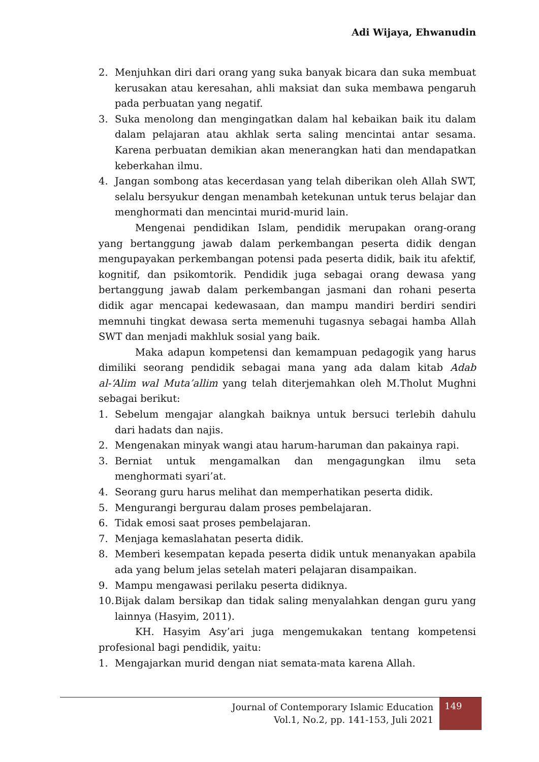Adi Wijaya, Ehwanudin
2. Menjuhkan diri dari orang yang suka banyak bicara dan suka membuat kerusakan atau keresahan, ahli maksiat dan suka membawa pengaruh pada perbuatan yang negatif.
3. Suka menolong dan mengingatkan dalam hal kebaikan baik itu dalam dalam pelajaran atau akhlak serta saling mencintai antar sesama. Karena perbuatan demikian akan menerangkan hati dan mendapatkan keberkahan ilmu.
4. Jangan sombong atas kecerdasan yang telah diberikan oleh Allah SWT, selalu bersyukur dengan menambah ketekunan untuk terus belajar dan menghormati dan mencintai murid-murid lain.
Mengenai pendidikan Islam, pendidik merupakan orang-orang yang bertanggung jawab dalam perkembangan peserta didik dengan mengupayakan perkembangan potensi pada peserta didik, baik itu afektif, kognitif, dan psikomtorik. Pendidik juga sebagai orang dewasa yang bertanggung jawab dalam perkembangan jasmani dan rohani peserta didik agar mencapai kedewasaan, dan mampu mandiri berdiri sendiri memnuhi tingkat dewasa serta memenuhi tugasnya sebagai hamba Allah SWT dan menjadi makhluk sosial yang baik.
Maka adapun kompetensi dan kemampuan pedagogik yang harus dimiliki seorang pendidik sebagai mana yang ada dalam kitab Adab al-‘Alim wal Muta’allim yang telah diterjemahkan oleh M.Tholut Mughni sebagai berikut:
1. Sebelum mengajar alangkah baiknya untuk bersuci terlebih dahulu dari hadats dan najis.
2. Mengenakan minyak wangi atau harum-haruman dan pakainya rapi.
3. Berniat untuk mengamalkan dan mengagungkan ilmu seta menghormati syari’at.
4. Seorang guru harus melihat dan memperhatikan peserta didik.
5. Mengurangi bergurau dalam proses pembelajaran.
6. Tidak emosi saat proses pembelajaran.
7. Menjaga kemaslahatan peserta didik.
8. Memberi kesempatan kepada peserta didik untuk menanyakan apabila ada yang belum jelas setelah materi pelajaran disampaikan.
9. Mampu mengawasi perilaku peserta didiknya.
10. Bijak dalam bersikap dan tidak saling menyalahkan dengan guru yang lainnya (Hasyim, 2011).
KH. Hasyim Asy’ari juga mengemukakan tentang kompetensi profesional bagi pendidik, yaitu:
1. Mengajarkan murid dengan niat semata-mata karena Allah.
Journal of Contemporary Islamic Education
Vol.1, No.2, pp. 141-153, Juli 2021
149